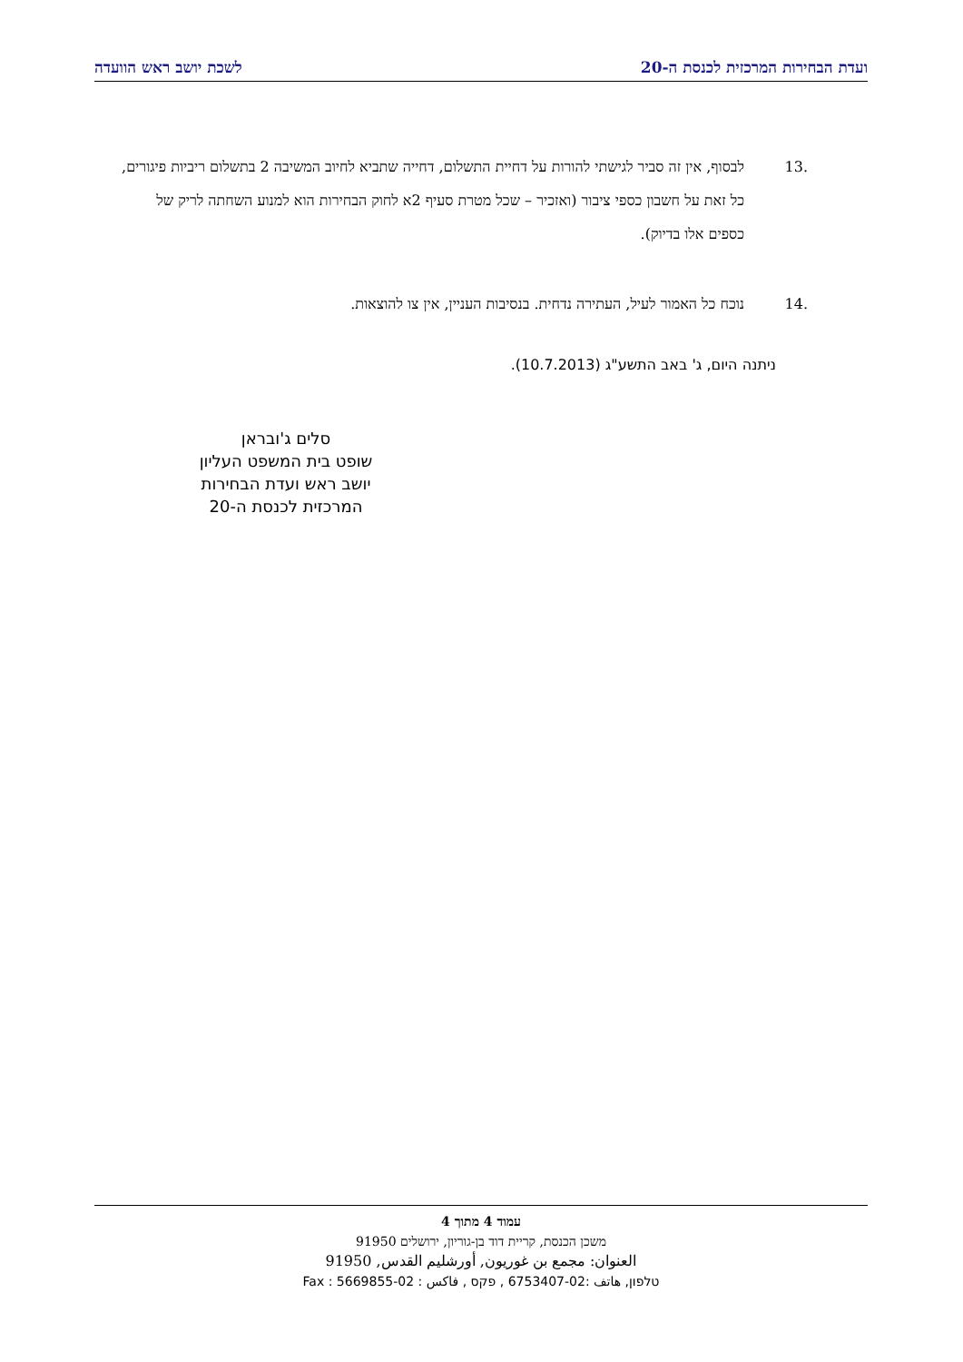ועדת הבחירות המרכזית לכנסת ה-20 לשכת יושב ראש הוועדה
.13 לבסוף, אין זה סביר לגישתי להורות על דחיית התשלום, דחייה שתביא לחיוב המשיבה 2 בתשלום ריביות פיגורים, כל זאת על חשבון כספי ציבור (ואזכיר – שכל מטרת סעיף 2א לחוק הבחירות הוא למנוע השחתה לריק של כספים אלו בדיוק).
.14 נוכח כל האמור לעיל, העתירה נדחית. בנסיבות העניין, אין צו להוצאות.
ניתנה היום, ג' באב התשע"ג (10.7.2013).
סלים ג'ובראן
שופט בית המשפט העליון
יושב ראש ועדת הבחירות
המרכזית לכנסת ה-20
עמוד 4 מתוך 4
משכן הכנסת, קריית דוד בן-גוריון, ירושלים 91950
العنوان: مجمع بن غوريون, أورشليم القدس, 91950
טלפון, هاتف :02-6753407 , פקס , فاكس : 02-5669855 : Fax